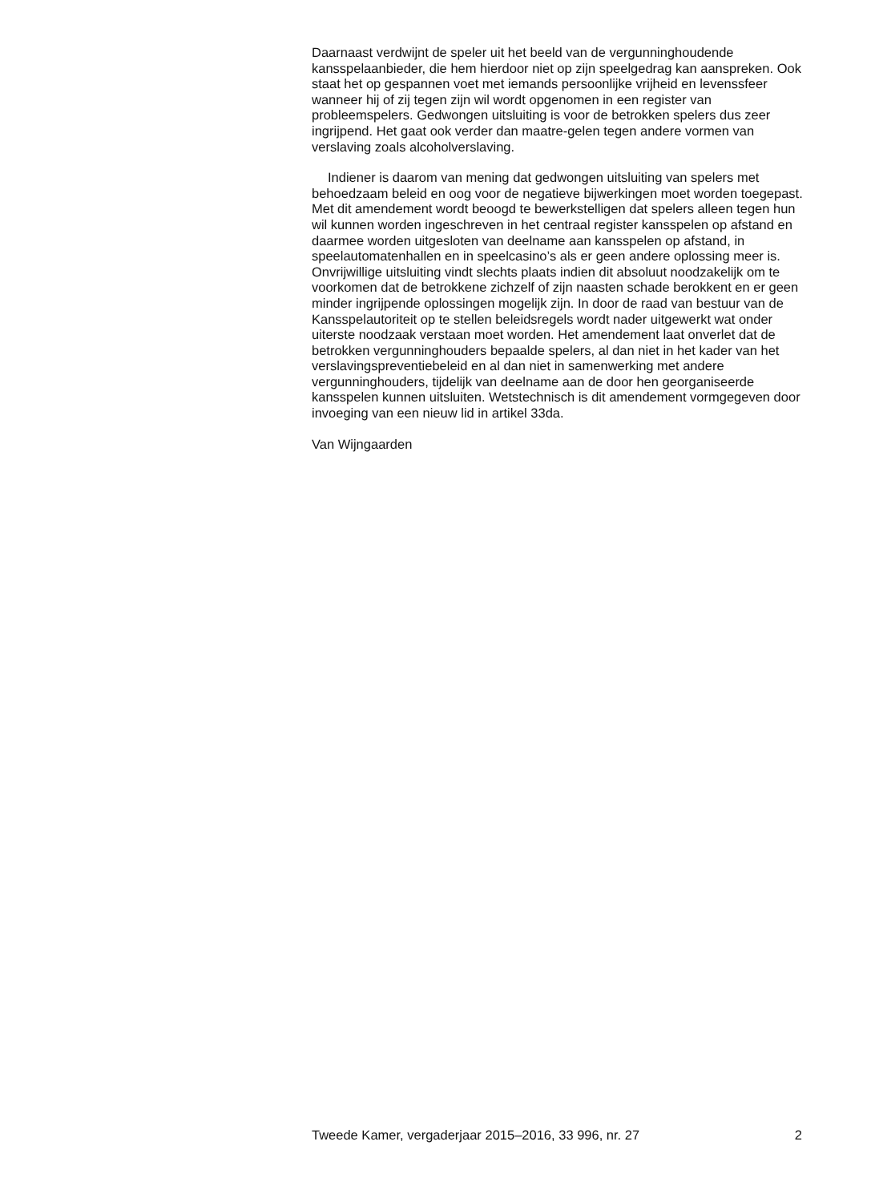Daarnaast verdwijnt de speler uit het beeld van de vergunninghoudende kansspelaanbieder, die hem hierdoor niet op zijn speelgedrag kan aanspreken. Ook staat het op gespannen voet met iemands persoonlijke vrijheid en levenssfeer wanneer hij of zij tegen zijn wil wordt opgenomen in een register van probleemspelers. Gedwongen uitsluiting is voor de betrokken spelers dus zeer ingrijpend. Het gaat ook verder dan maatre-gelen tegen andere vormen van verslaving zoals alcoholverslaving.
Indiener is daarom van mening dat gedwongen uitsluiting van spelers met behoedzaam beleid en oog voor de negatieve bijwerkingen moet worden toegepast. Met dit amendement wordt beoogd te bewerkstelligen dat spelers alleen tegen hun wil kunnen worden ingeschreven in het centraal register kansspelen op afstand en daarmee worden uitgesloten van deelname aan kansspelen op afstand, in speelautomatenhallen en in speelcasino’s als er geen andere oplossing meer is. Onvrijwillige uitsluiting vindt slechts plaats indien dit absoluut noodzakelijk om te voorkomen dat de betrokkene zichzelf of zijn naasten schade berokkent en er geen minder ingrijpende oplossingen mogelijk zijn. In door de raad van bestuur van de Kansspelautoriteit op te stellen beleidsregels wordt nader uitgewerkt wat onder uiterste noodzaak verstaan moet worden. Het amendement laat onverlet dat de betrokken vergunninghouders bepaalde spelers, al dan niet in het kader van het verslavingspreventiebeleid en al dan niet in samenwerking met andere vergunninghouders, tijdelijk van deelname aan de door hen georganiseerde kansspelen kunnen uitsluiten. Wetstechnisch is dit amendement vormgegeven door invoeging van een nieuw lid in artikel 33da.
Van Wijngaarden
Tweede Kamer, vergaderjaar 2015–2016, 33 996, nr. 27 2